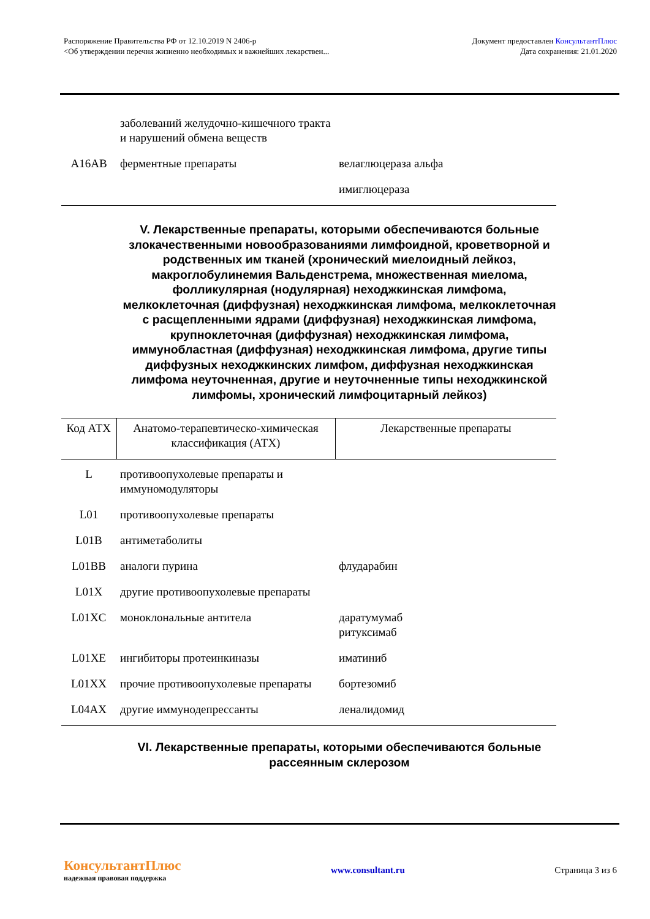Распоряжение Правительства РФ от 12.10.2019 N 2406-р
<Об утверждении перечня жизненно необходимых и важнейших лекарствен...
Документ предоставлен КонсультантПлюс
Дата сохранения: 21.01.2020
| | заболеваний желудочно-кишечного тракта и нарушений обмена веществ | |
| A16AB | ферментные препараты | велаглюцераза альфа |
| | | имиглюцераза |
V. Лекарственные препараты, которыми обеспечиваются больные злокачественными новообразованиями лимфоидной, кроветворной и родственных им тканей (хронический миелоидный лейкоз, макроглобулинемия Вальденстрема, множественная миелома, фолликулярная (нодулярная) неходжкинская лимфома, мелкоклеточная (диффузная) неходжкинская лимфома, мелкоклеточная с расщепленными ядрами (диффузная) неходжкинская лимфома, крупноклеточная (диффузная) неходжкинская лимфома, иммунобластная (диффузная) неходжкинская лимфома, другие типы диффузных неходжкинских лимфом, диффузная неходжкинская лимфома неуточненная, другие и неуточненные типы неходжкинской лимфомы, хронический лимфоцитарный лейкоз)
| Код АТХ | Анатомо-терапевтическо-химическая классификация (АТХ) | Лекарственные препараты |
| --- | --- | --- |
| L | противоопухолевые препараты и иммуномодуляторы | |
| L01 | противоопухолевые препараты | |
| L01B | антиметаболиты | |
| L01BB | аналоги пурина | флударабин |
| L01X | другие противоопухолевые препараты | |
| L01XC | моноклональные антитела | даратумумаб ритуксимаб |
| L01XE | ингибиторы протеинкиназы | иматиниб |
| L01XX | прочие противоопухолевые препараты | бортезомиб |
| L04AX | другие иммунодепрессанты | леналидомид |
VI. Лекарственные препараты, которыми обеспечиваются больные рассеянным склерозом
КонсультантПлюс
надежная правовая поддержка
www.consultant.ru Страница 3 из 6